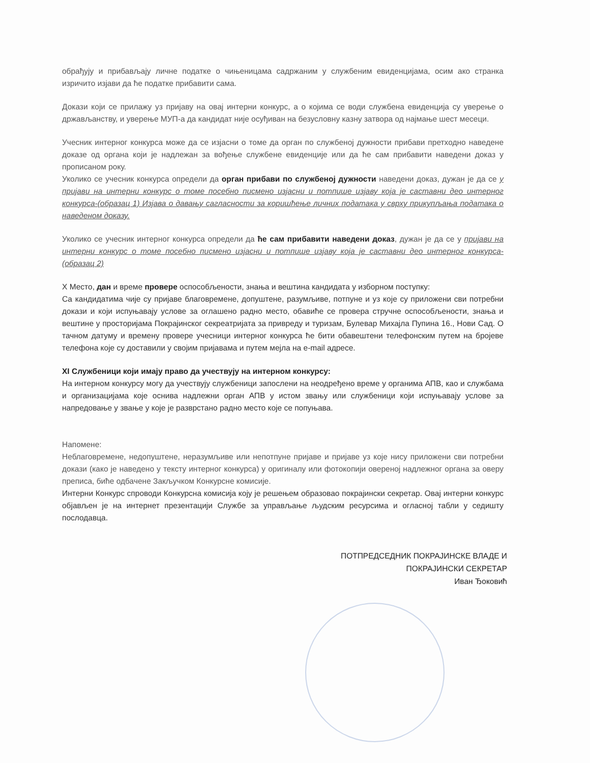обрађују и прибављају личне податке о чињеницама садржаним у службеним евиденцијама, осим ако странка изричито изјави да ће податке прибавити сама.
Докази који се прилажу уз пријаву на овај интерни конкурс, а о којима се води службена евиденција су уверење о држављанству, и уверење МУП-а да кандидат није осуђиван на безусловну казну затвора од најмање шест месеци.
Учесник интерног конкурса може да се изјасни о томе да орган по службеној дужности прибави претходно наведене доказе од органа који је надлежан за вођење службене евиденције или да ће сам прибавити наведени доказ у прописаном року.
Уколико се учесник конкурса определи да орган прибави по службеној дужности наведени доказ, дужан је да се у пријави на интерни конкурс о томе посебно писмено изјасни и потпише изјаву која је саставни део интерног конкурса-(образац 1) Изјава о давању сагласности за коришћење личних података у сврху прикупљања података о наведеном доказу.
Уколико се учесник интерног конкурса определи да ће сам прибавити наведени доказ, дужан је да се у пријави на интерни конкурс о томе посебно писмено изјасни и потпише изјаву која је саставни део интерног конкурса-(образац 2)
X Место, дан и време провере оспособљености, знања и вештина кандидата у изборном поступку:
Са кандидатима чије су пријаве благовремене, допуштене, разумљиве, потпуне и уз које су приложени сви потребни докази и који испуњавају услове за оглашено радно место, обавиће се провера стручне оспособљености, знања и вештине у просторијама Покрајинског секреатријата за привреду и туризам, Булевар Михајла Пупина 16., Нови Сад. О тачном датуму и времену провере учесници интерног конкурса ће бити обавештени телефонским путем на бројеве телефона које су доставили у својим пријавама и путем мејла на e-mail адресе.
XI Службеници који имају право да учествују на интерном конкурсу:
На интерном конкурсу могу да учествују службеници запослени на неодређено време у органима АПВ, као и службама и организацијама које оснива надлежни орган АПВ у истом звању или службеници који испуњавају услове за напредовање у звање у које је разврстано радно место које се попуњава.
Напомене:
Неблаговремене, недопуштене, неразумљиве или непотпуне пријаве и пријаве уз које нису приложени сви потребни докази (како је наведено у тексту интерног конкурса) у оригиналу или фотокопији овереној надлежног органа за оверу преписа, биће одбачене Закључком Конкурсне комисије.
Интерни Конкурс спроводи Конкурсна комисија коју је решењем образовао покрајински секретар. Овај интерни конкурс објављен је на интернет презентацији Службе за управљање људским ресурсима и огласној табли у седишту послодавца.
ПОТПРЕДСЕДНИК ПОКРАЈИНСКЕ ВЛАДЕ И
ПОКРАЈИНСКИ СЕКРЕТАР
Иван Ђоковић